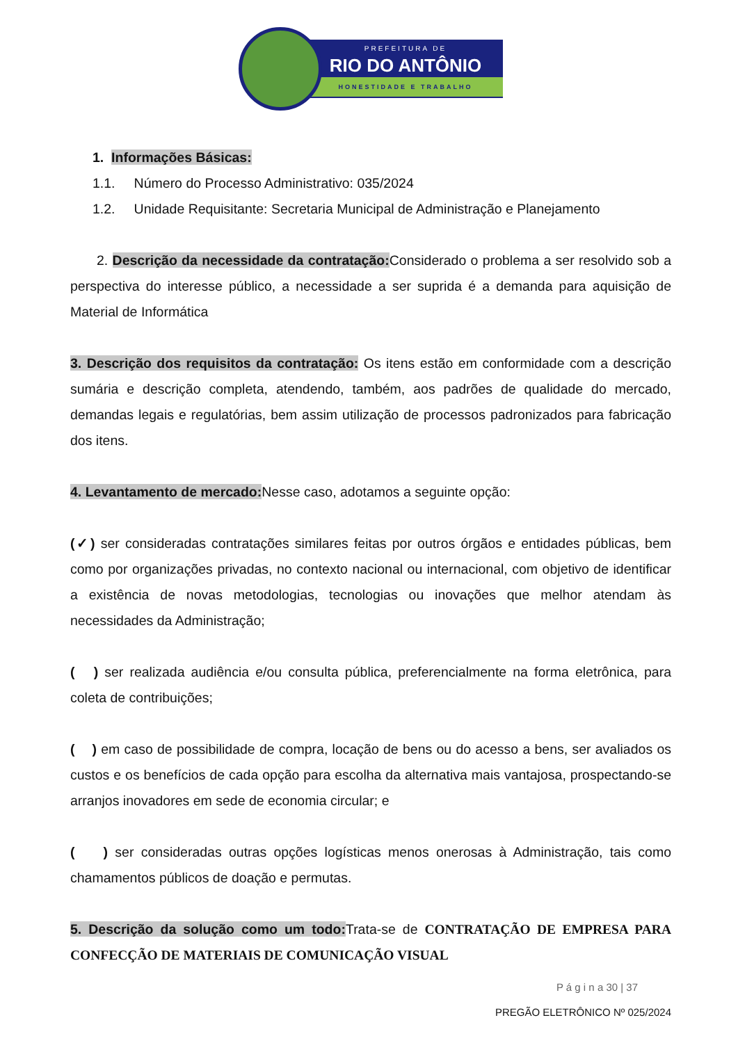PREFEITURA DE
RIO DO ANTÔNIO
HONESTIDADE E TRABALHO
1. Informações Básicas:
1.1. Número do Processo Administrativo: 035/2024
1.2. Unidade Requisitante: Secretaria Municipal de Administração e Planejamento
2. Descrição da necessidade da contratação: Considerado o problema a ser resolvido sob a perspectiva do interesse público, a necessidade a ser suprida é a demanda para aquisição de Material de Informática
3. Descrição dos requisitos da contratação: Os itens estão em conformidade com a descrição sumária e descrição completa, atendendo, também, aos padrões de qualidade do mercado, demandas legais e regulatórias, bem assim utilização de processos padronizados para fabricação dos itens.
4. Levantamento de mercado: Nesse caso, adotamos a seguinte opção:
(✓) ser consideradas contratações similares feitas por outros órgãos e entidades públicas, bem como por organizações privadas, no contexto nacional ou internacional, com objetivo de identificar a existência de novas metodologias, tecnologias ou inovações que melhor atendam às necessidades da Administração;
( ) ser realizada audiência e/ou consulta pública, preferencialmente na forma eletrônica, para coleta de contribuições;
( ) em caso de possibilidade de compra, locação de bens ou do acesso a bens, ser avaliados os custos e os benefícios de cada opção para escolha da alternativa mais vantajosa, prospectando-se arranjos inovadores em sede de economia circular; e
( ) ser consideradas outras opções logísticas menos onerosas à Administração, tais como chamamentos públicos de doação e permutas.
5. Descrição da solução como um todo: Trata-se de CONTRATAÇÃO DE EMPRESA PARA CONFECÇÃO DE MATERIAIS DE COMUNICAÇÃO VISUAL
P á g i n a 30 | 37
PREGÃO ELETRÔNICO Nº 025/2024